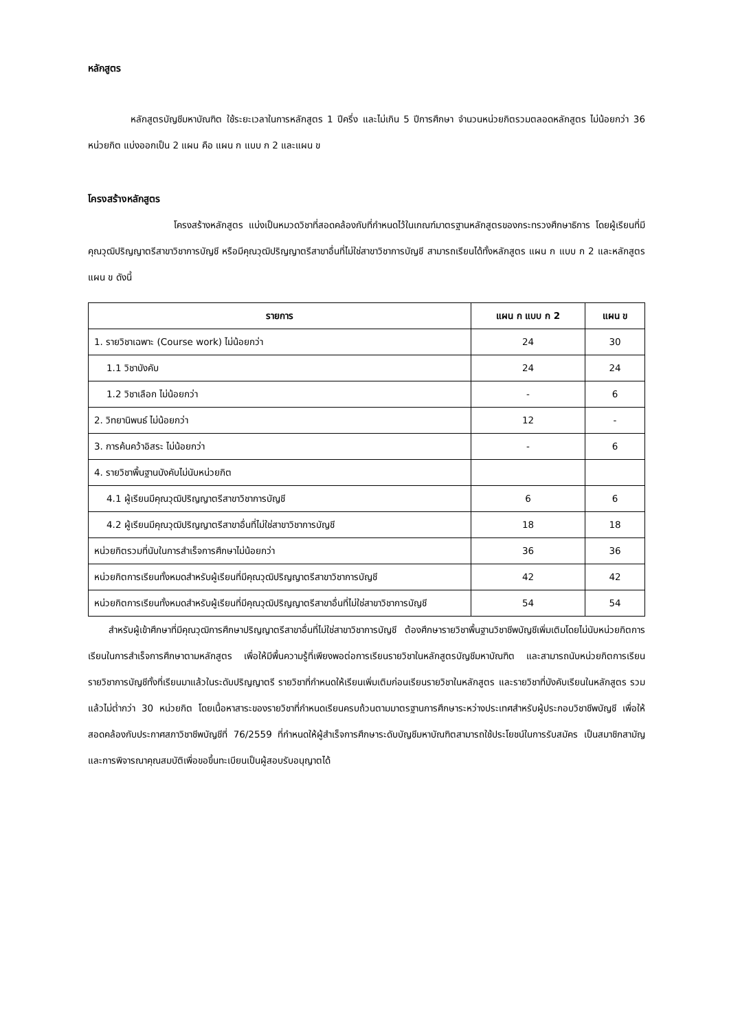หลักสูตร
หลักสูตรบัญชีมหาบัณฑิต ใช้ระยะเวลาในการหลักสูตร 1 ปีครึ่ง และไม่เกิน 5 ปีการศึกษา จำนวนหน่วยกิตรวมตลอดหลักสูตร ไม่น้อยกว่า 36 หน่วยกิต แบ่งออกเป็น 2 แผน คือ แผน ก แบบ ก 2 และแผน ข
โครงสร้างหลักสูตร
โครงสร้างหลักสูตร แบ่งเป็นหมวดวิชาที่สอดคล้องกับที่กำหนดไว้ในเกณฑ์มาตรฐานหลักสูตรของกระทรวงศึกษาธิการ โดยผู้เรียนที่มีคุณวุฒิปริญญาตรีสาขาวิชาการบัญชี หรือมีคุณวุฒิปริญญาตรีสาขาอื่นที่ไม่ใช่สาขาวิชาการบัญชี สามารถเรียนได้ทั้งหลักสูตร แผน ก แบบ ก 2 และหลักสูตรแผน ข ดังนี้
| รายการ | แผน ก แบบ ก 2 | แผน ข |
| --- | --- | --- |
| 1. รายวิชาเฉพาะ (Course work) ไม่น้อยกว่า | 24 | 30 |
| 1.1 วิชาบังคับ | 24 | 24 |
| 1.2 วิชาเลือก ไม่น้อยกว่า | - | 6 |
| 2. วิทยานิพนธ์ ไม่น้อยกว่า | 12 | - |
| 3. การค้นคว้าอิสระ ไม่น้อยกว่า | - | 6 |
| 4. รายวิชาพื้นฐานบังคับไม่นับหน่วยกิต | | |
| 4.1 ผู้เรียนมีคุณวุฒิปริญญาตรีสาขาวิชาการบัญชี | 6 | 6 |
| 4.2 ผู้เรียนมีคุณวุฒิปริญญาตรีสาขาอื่นที่ไม่ใช่สาขาวิชาการบัญชี | 18 | 18 |
| หน่วยกิตรวมที่นับในการสำเร็จการศึกษาไม่น้อยกว่า | 36 | 36 |
| หน่วยกิตการเรียนทั้งหมดสำหรับผู้เรียนที่มีคุณวุฒิปริญญาตรีสาขาวิชาการบัญชี | 42 | 42 |
| หน่วยกิตการเรียนทั้งหมดสำหรับผู้เรียนที่มีคุณวุฒิปริญญาตรีสาขาอื่นที่ไม่ใช่สาขาวิชาการบัญชี | 54 | 54 |
สำหรับผู้เข้าศึกษาที่มีคุณวุฒิการศึกษาปริญญาตรีสาขาอื่นที่ไม่ใช่สาขาวิชาการบัญชี ต้องศึกษารายวิชาพื้นฐานวิชาชีพบัญชีเพิ่มเติมโดยไม่นับหน่วยกิตการเรียนในการสำเร็จการศึกษาตามหลักสูตร เพื่อให้มีพื้นความรู้ที่เพียงพอต่อการเรียนรายวิชาในหลักสูตรบัญชีมหาบัณฑิต และสามารถนับหน่วยกิตการเรียนรายวิชาการบัญชีทั้งที่เรียนมาแล้วในระดับปริญญาตรี รายวิชาที่กำหนดให้เรียนเพิ่มเติมก่อนเรียนรายวิชาในหลักสูตร และรายวิชาที่บังคับเรียนในหลักสูตร รวมแล้วไม่ต่ำกว่า 30 หน่วยกิต โดยเนื้อหาสาระของรายวิชาที่กำหนดเรียนครบถ้วนตามมาตรฐานการศึกษาระหว่างประเทศสำหรับผู้ประกอบวิชาชีพบัญชี เพื่อให้สอดคล้องกับประกาศสภาวิชาชีพบัญชีที่ 76/2559 ที่กำหนดให้ผู้สำเร็จการศึกษาระดับบัญชีมหาบัณฑิตสามารถใช้ประโยชน์ในการรับสมัคร เป็นสมาชิกสามัญและการพิจารณาคุณสมบัติเพื่อขอขึ้นทะเบียนเป็นผู้สอบรับอนุญาตได้